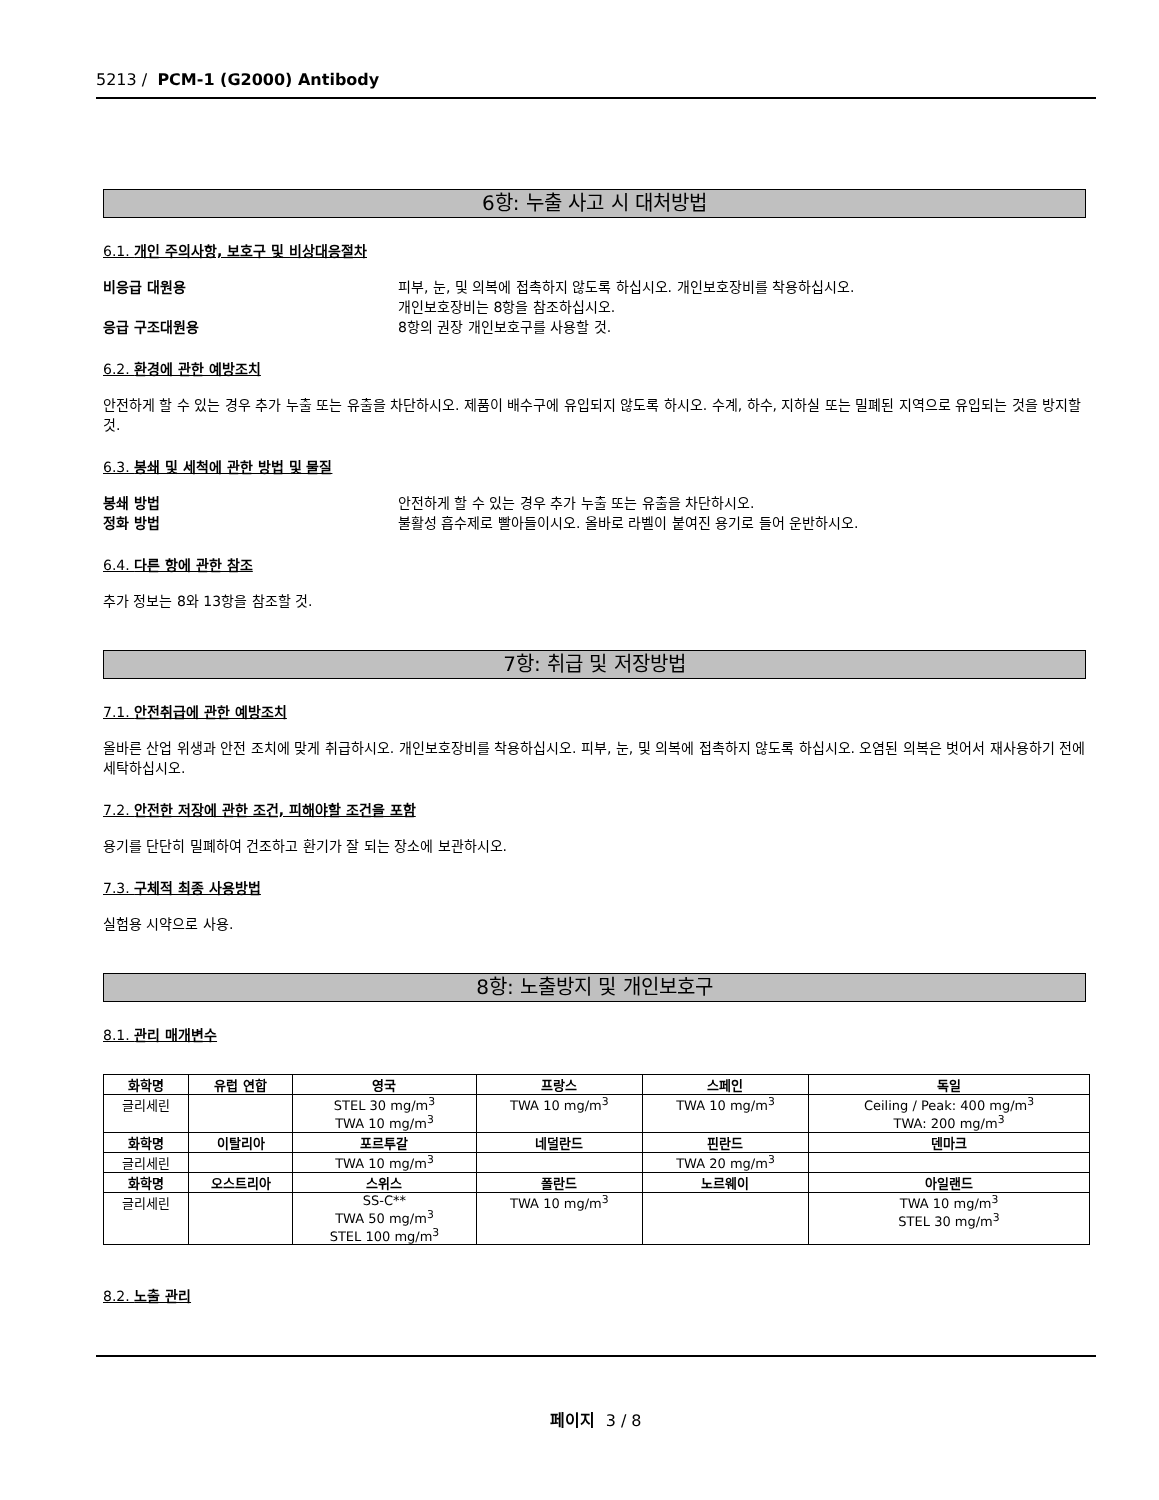5213 / PCM-1 (G2000) Antibody
6항: 누출 사고 시 대처방법
6.1. 개인 주의사항, 보호구 및 비상대응절차
비응급 대원용 피부, 눈, 및 의복에 접촉하지 않도록 하십시오. 개인보호장비를 착용하십시오.
개인보호장비는 8항을 참조하십시오.
응급 구조대원용 8항의 권장 개인보호구를 사용할 것.
6.2. 환경에 관한 예방조치
안전하게 할 수 있는 경우 추가 누출 또는 유출을 차단하시오. 제품이 배수구에 유입되지 않도록 하시오. 수계, 하수, 지하실 또는 밀폐된 지역으로 유입되는 것을 방지할 것.
6.3. 봉쇄 및 세척에 관한 방법 및 물질
봉쇄 방법 안전하게 할 수 있는 경우 추가 누출 또는 유출을 차단하시오.
정화 방법 불활성 흡수제로 빨아들이시오. 올바로 라벨이 붙여진 용기로 들어 운반하시오.
6.4. 다른 항에 관한 참조
추가 정보는 8와 13항을 참조할 것.
7항: 취급 및 저장방법
7.1. 안전취급에 관한 예방조치
올바른 산업 위생과 안전 조치에 맞게 취급하시오. 개인보호장비를 착용하십시오. 피부, 눈, 및 의복에 접촉하지 않도록 하십시오. 오염된 의복은 벗어서 재사용하기 전에 세탁하십시오.
7.2. 안전한 저장에 관한 조건, 피해야할 조건을 포함
용기를 단단히 밀폐하여 건조하고 환기가 잘 되는 장소에 보관하시오.
7.3. 구체적 최종 사용방법
실험용 시약으로 사용.
8항: 노출방지 및 개인보호구
8.1. 관리 매개변수
| 화학명 | 유럽 연합 | 영국 | 프랑스 | 스페인 | 독일 |
| --- | --- | --- | --- | --- | --- |
| 글리세린 | | STEL 30 mg/m<sup>3</sup> TWA 10 mg/m<sup>3</sup> | TWA 10 mg/m<sup>3</sup> | TWA 10 mg/m<sup>3</sup> | Ceiling / Peak: 400 mg/m<sup>3</sup> TWA: 200 mg/m<sup>3</sup> |
| 화학명 | 이탈리아 | 포르투갈 | 네덜란드 | 핀란드 | 덴마크 |
| 글리세린 | | TWA 10 mg/m<sup>3</sup> | | TWA 20 mg/m<sup>3</sup> | |
| 화학명 | 오스트리아 | 스위스 | 폴란드 | 노르웨이 | 아일랜드 |
| 글리세린 | | SS-C** TWA 50 mg/m<sup>3</sup> STEL 100 mg/m<sup>3</sup> | TWA 10 mg/m<sup>3</sup> | | TWA 10 mg/m<sup>3</sup> STEL 30 mg/m<sup>3</sup> |
8.2. 노출 관리
페이지 3 / 8